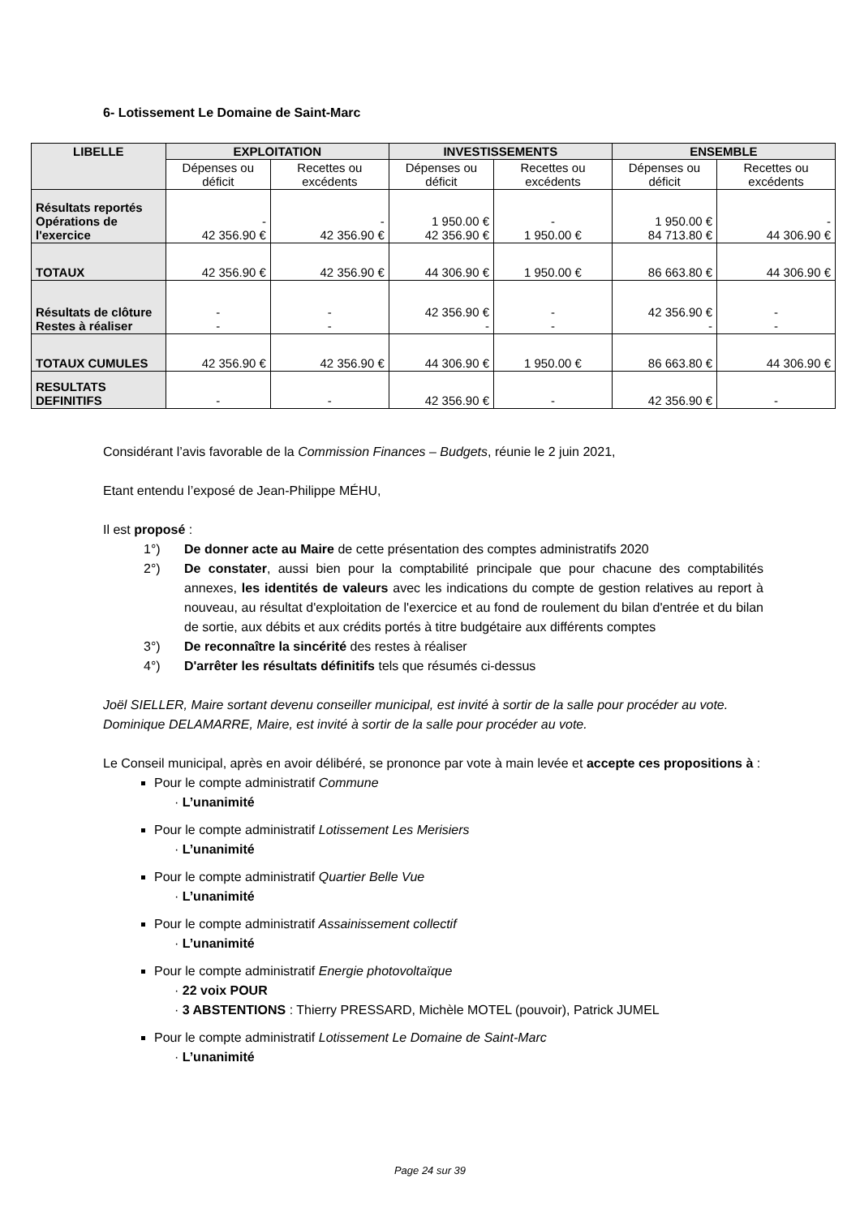6- Lotissement Le Domaine de Saint-Marc
| LIBELLE | EXPLOITATION | | INVESTISSEMENTS | | ENSEMBLE | |
| --- | --- | --- | --- | --- | --- | --- |
| | Dépenses ou déficit | Recettes ou excédents | Dépenses ou déficit | Recettes ou excédents | Dépenses ou déficit | Recettes ou excédents |
| Résultats reportés Opérations de l'exercice | - 42 356.90 € | - 42 356.90 € | 1 950.00 € 42 356.90 € | - 1 950.00 € | 1 950.00 € 84 713.80 € | - 44 306.90 € |
| TOTAUX | 42 356.90 € | 42 356.90 € | 44 306.90 € | 1 950.00 € | 86 663.80 € | 44 306.90 € |
| Résultats de clôture Restes à réaliser | - - | - - | 42 356.90 € - | - - | 42 356.90 € - | - - |
| TOTAUX CUMULES | 42 356.90 € | 42 356.90 € | 44 306.90 € | 1 950.00 € | 86 663.80 € | 44 306.90 € |
| RESULTATS DEFINITIFS | - | - | 42 356.90 € | - | 42 356.90 € | - |
Considérant l’avis favorable de la Commission Finances – Budgets, réunie le 2 juin 2021,
Etant entendu l’exposé de Jean-Philippe MÉHU,
Il est proposé :
1°) De donner acte au Maire de cette présentation des comptes administratifs 2020
2°) De constater, aussi bien pour la comptabilité principale que pour chacune des comptabilités annexes, les identités de valeurs avec les indications du compte de gestion relatives au report à nouveau, au résultat d'exploitation de l'exercice et au fond de roulement du bilan d'entrée et du bilan de sortie, aux débits et aux crédits portés à titre budgétaire aux différents comptes
3°) De reconnaître la sincérité des restes à réaliser
4°) D'arrêter les résultats définitifs tels que résumés ci-dessus
Joël SIELLER, Maire sortant devenu conseiller municipal, est invité à sortir de la salle pour procéder au vote.
Dominique DELAMARRE, Maire, est invité à sortir de la salle pour procéder au vote.
Le Conseil municipal, après en avoir délibéré, se prononce par vote à main levée et accepte ces propositions à :
Pour le compte administratif Commune
· L’unanimité
Pour le compte administratif Lotissement Les Merisiers
· L’unanimité
Pour le compte administratif Quartier Belle Vue
· L’unanimité
Pour le compte administratif Assainissement collectif
· L’unanimité
Pour le compte administratif Energie photovoltaïque
· 22 voix POUR
· 3 ABSTENTIONS : Thierry PRESSARD, Michèle MOTEL (pouvoir), Patrick JUMEL
Pour le compte administratif Lotissement Le Domaine de Saint-Marc
· L’unanimité
Page 24 sur 39